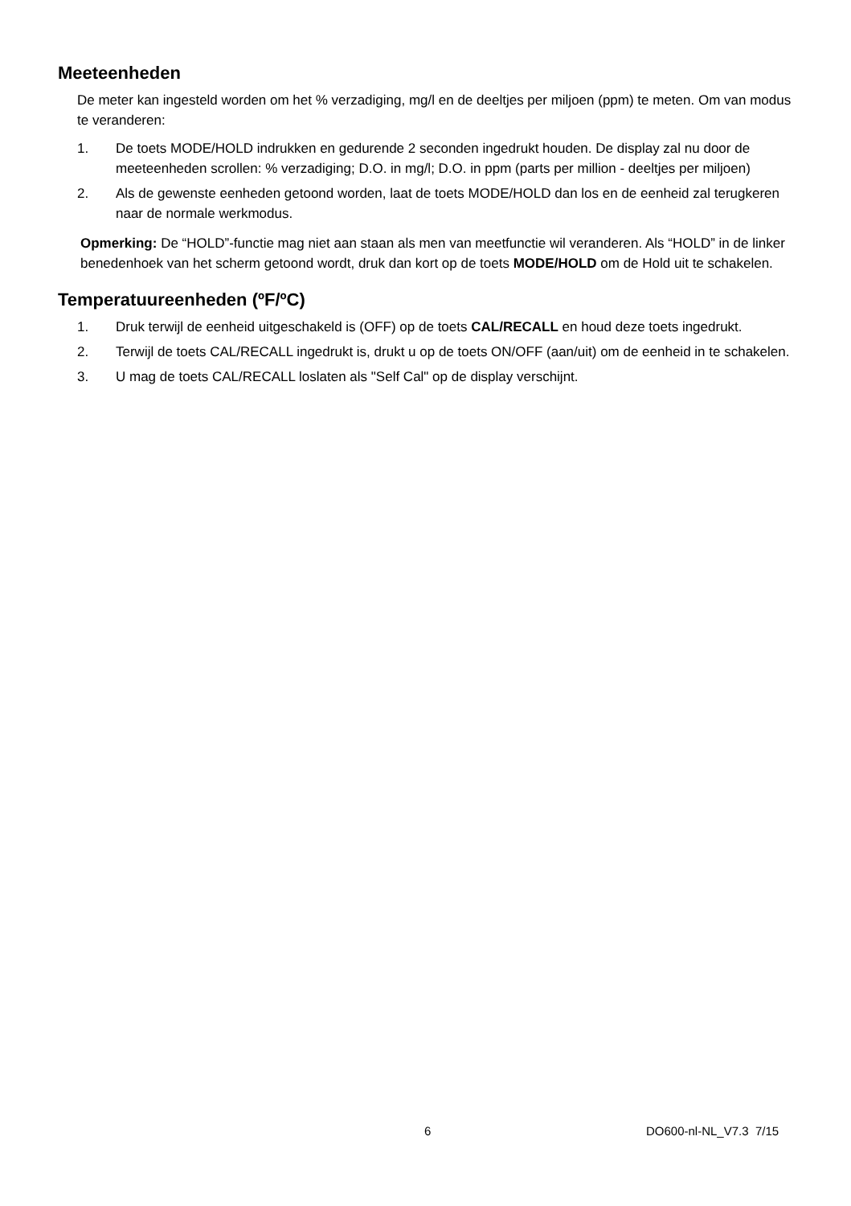Meeteenheden
De meter kan ingesteld worden om het % verzadiging, mg/l en de deeltjes per miljoen (ppm) te meten. Om van modus te veranderen:
1. De toets MODE/HOLD indrukken en gedurende 2 seconden ingedrukt houden. De display zal nu door de meeteenheden scrollen: % verzadiging; D.O. in mg/l; D.O. in ppm (parts per million - deeltjes per miljoen)
2. Als de gewenste eenheden getoond worden, laat de toets MODE/HOLD dan los en de eenheid zal terugkeren naar de normale werkmodus.
Opmerking: De “HOLD”-functie mag niet aan staan als men van meetfunctie wil veranderen. Als “HOLD” in de linker benedenhoek van het scherm getoond wordt, druk dan kort op de toets MODE/HOLD om de Hold uit te schakelen.
Temperatuureenheden (ºF/ºC)
1. Druk terwijl de eenheid uitgeschakeld is (OFF) op de toets CAL/RECALL en houd deze toets ingedrukt.
2. Terwijl de toets CAL/RECALL ingedrukt is, drukt u op de toets ON/OFF (aan/uit) om de eenheid in te schakelen.
3. U mag de toets CAL/RECALL loslaten als "Self Cal" op de display verschijnt.
6 DO600-nl-NL_V7.3 7/15